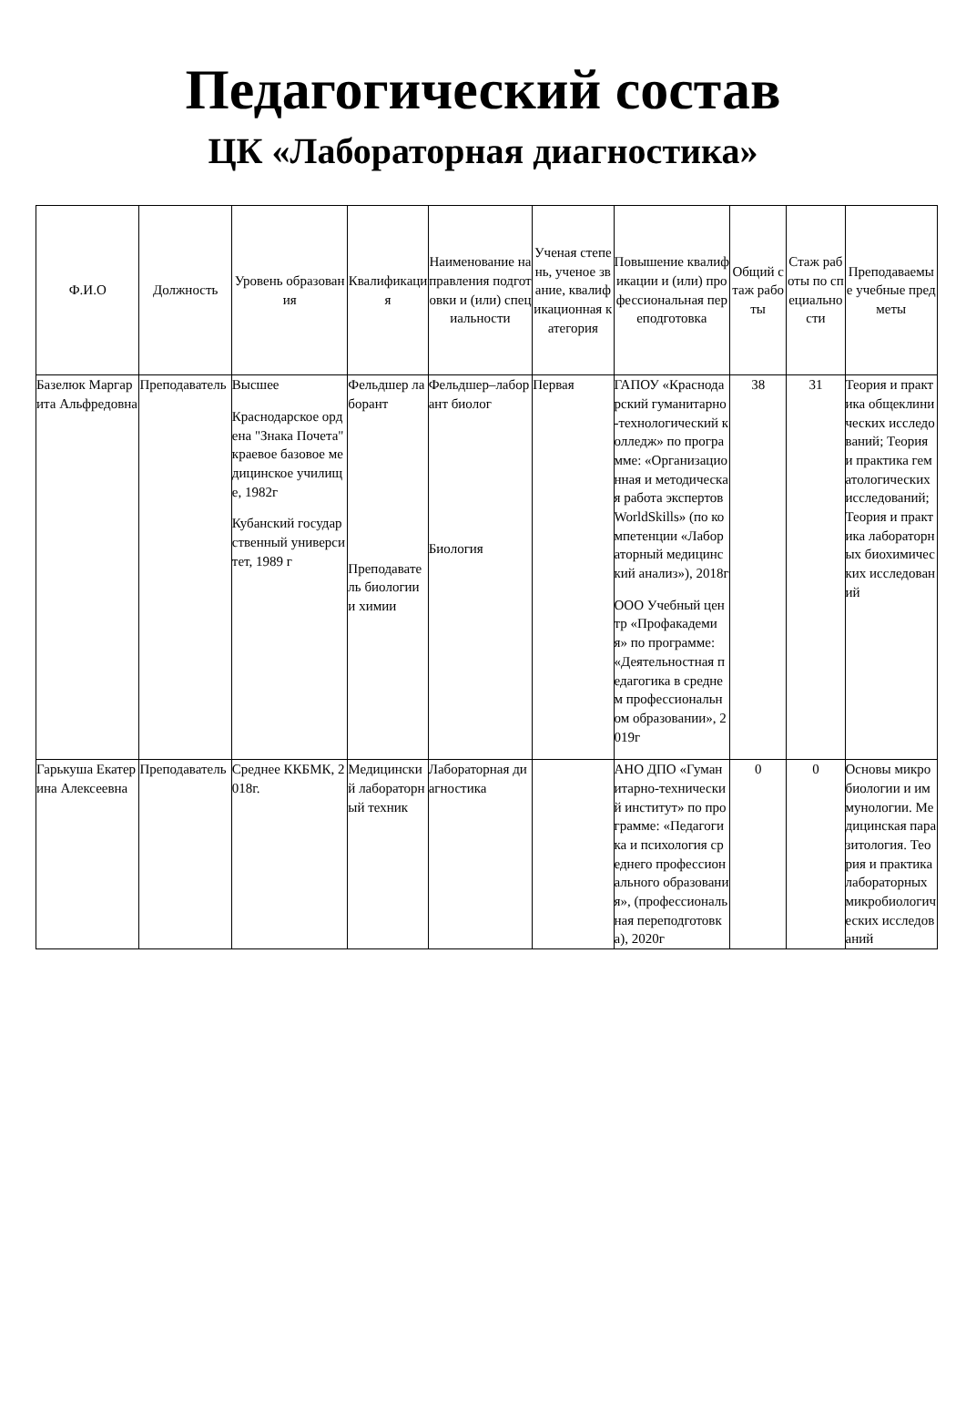Педагогический состав
ЦК «Лабораторная диагностика»
| Ф.И.О | Должность | Уровень образования | Квалификация | Наименование направления подготовки и (или) специальности | Ученая степень, ученое звание, квалификационная категория | Повышение квалификации и (или) профессиональная переподготовка | Общий стаж работы | Стаж работы по специальности | Преподаваемые учебные предметы |
| --- | --- | --- | --- | --- | --- | --- | --- | --- | --- |
| Базелюк Маргарита Альфредовна | Преподаватель | Высшее Краснодарское ордена "Знака Почета" краевое базовое медицинское училище, 1982г Кубанский государственный университет, 1989 г | Фельдшер лаборант Преподаватель биологии и химии | Фельдшер–лаборант биолог Биология | Первая | ГАПОУ «Краснодарский гуманитарно-технологический колледж» по программе: «Организационная и методическая работа экспертов WorldSkills» (по компетенции «Лабораторный медицинский анализ»), 2018г ООО Учебный центр «Профакадемия» по программе: «Деятельностная педагогика в среднем профессиональном образовании», 2019г | 38 | 31 | Теория и практика общеклинических исследований; Теория и практика гематологических исследований; Теория и практика лабораторных биохимических исследований |
| Гарькуша Екатерина Алексеевна | Преподаватель | Среднее ККБМК, 2018г. | Медицинский лабораторный техник | Лабораторная диагностика | | АНО ДПО «Гуманитарно-технический институт» по программе: «Педагогика и психология среднего профессионального образования», (профессиональная переподготовка), 2020г | 0 | 0 | Основы микробиологии и иммунологии. Медицинская паразитология. Теория и практика лабораторных микробиологических исследований |